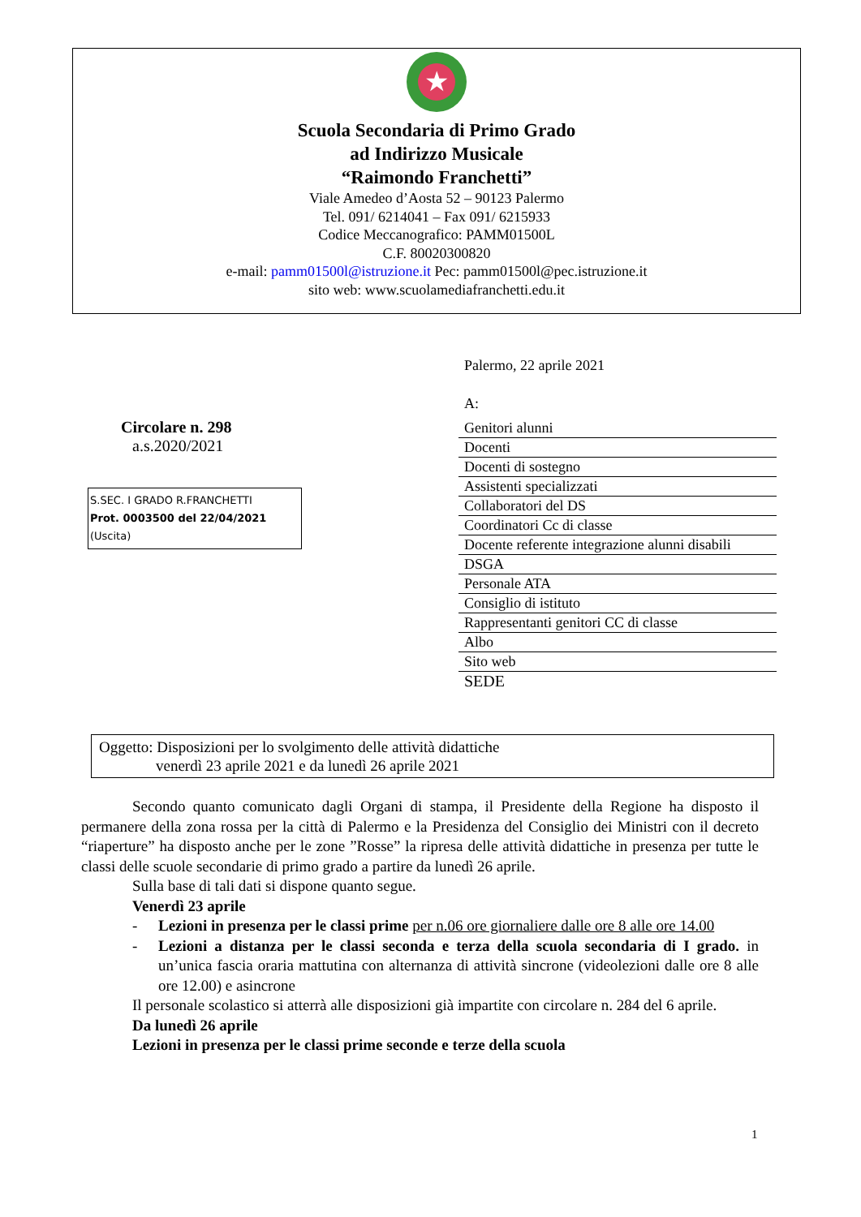★
Scuola Secondaria di Primo Grado
ad Indirizzo Musicale
“Raimondo Franchetti”
Viale Amedeo d’Aosta 52 – 90123 Palermo
Tel. 091/ 6214041 – Fax 091/ 6215933
Codice Meccanografico: PAMM01500L
C.F. 80020300820
e-mail: pamm01500l@istruzione.it Pec: pamm01500l@pec.istruzione.it
sito web: www.scuolamediafranchetti.edu.it
Circolare n. 298
a.s.2020/2021
S.SEC. I GRADO R.FRANCHETTI
Prot. 0003500 del 22/04/2021
(Uscita)
Palermo, 22 aprile 2021
A:
Genitori alunni
Docenti
Docenti di sostegno
Assistenti specializzati
Collaboratori del DS
Coordinatori Cc di classe
Docente referente integrazione alunni disabili
DSGA
Personale ATA
Consiglio di istituto
Rappresentanti genitori CC di classe
Albo
Sito web
SEDE
Oggetto: Disposizioni per lo svolgimento delle attività didattiche
venerdì 23 aprile 2021 e da lunedì 26 aprile 2021
Secondo quanto comunicato dagli Organi di stampa, il Presidente della Regione ha disposto il permanere della zona rossa per la città di Palermo e la Presidenza del Consiglio dei Ministri con il decreto “riaperture” ha disposto anche per le zone ”Rosse” la ripresa delle attività didattiche in presenza per tutte le classi delle scuole secondarie di primo grado a partire da lunedì 26 aprile.
Sulla base di tali dati si dispone quanto segue.
Venerdì 23 aprile
- Lezioni in presenza per le classi prime per n.06 ore giornaliere dalle ore 8 alle ore 14.00
- Lezioni a distanza per le classi seconda e terza della scuola secondaria di I grado. in un’unica fascia oraria mattutina con alternanza di attività sincrone (videolezioni dalle ore 8 alle ore 12.00) e asincrone
Il personale scolastico si atterrà alle disposizioni già impartite con circolare n. 284 del 6 aprile.
Da lunedì 26 aprile
Lezioni in presenza per le classi prime seconde e terze della scuola
1